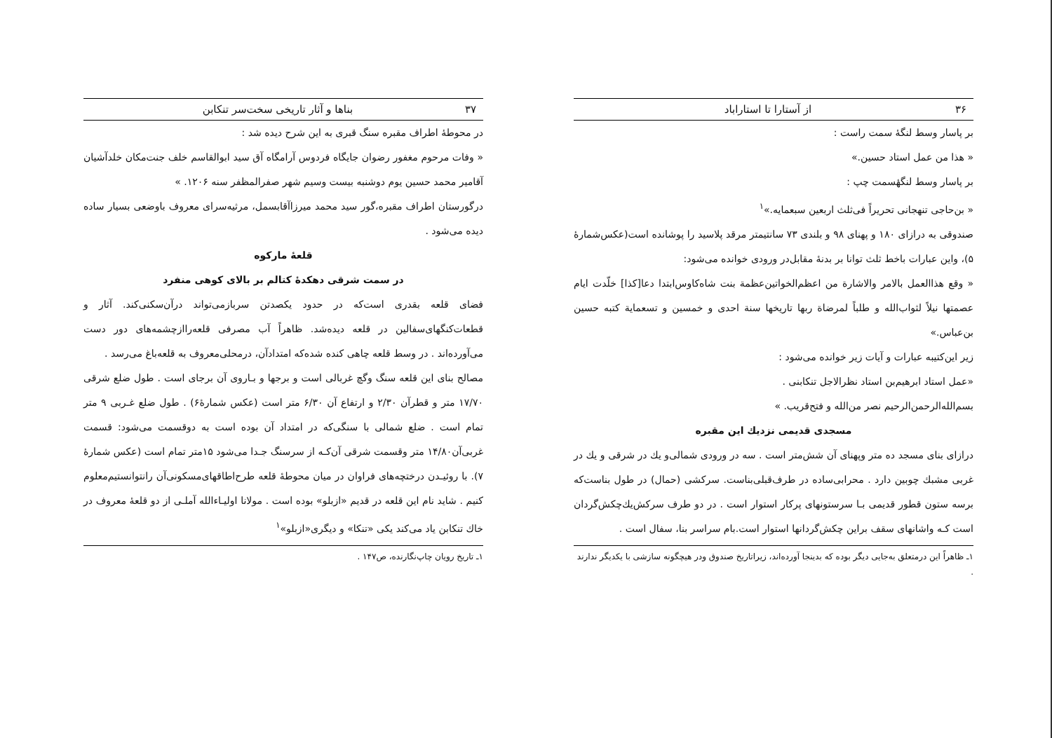۳۶ از آستارا تا استاراباد
بر پاسار وسط لنگهٔ سمت راست :
« هذا من عمل استاد حسین.»
بر پاسار وسط لنگهٔسمت چپ :
« بن‌حاجی تنهجانی تحریراً فی‌ثلث اربعین سبعمایه.»<sup>۱</sup>
صندوقی به درازای ۱۸۰ و پهنای ۹۸ و بلندی ۷۳ سانتیمتر مرقد پلاسید را پوشانده است(عکس‌شمارهٔ ۵)، واین عبارات باخط ثلث توانا بر بدنهٔ مقابل‌در ورودی خوانده می‌شود:
« وقع هذاالعمل بالامر والاشارة من اعظم‌الخواتین‌عظمة بنت شاه‌کاوس‌ابتدا دعا[کذا] خلّدت ایام عصمتها نیلاً لثواب‌الله و طلباً لمرضاة ربها تاریخها سنة احدی و خمسین و تسعمایة کتبه حسین بن‌عباس.»
زیر این‌کتیبه عبارات و آیات زیر خوانده می‌شود :
«عمل استاد ابرهیم‌بن استاد نظرالاجل تنکابنی .
بسم‌الله‌الرحمن‌الرحیم نصر من‌الله و فتح‌قریب. »
مسجدی قدیمی نزدیك این مقبره
درازای بنای مسجد ده متر وپهنای آن شش‌متر است . سه در ورودی شمالی‌و یك در شرقی و یك در غربی مشبك چوبین دارد . محرابی‌ساده در طرف‌قبلی‌بناست. سرکشی (حمال) در طول بناست‌که برسه ستون قطور قدیمی بـا سرستونهای پرکار استوار است . در دو طرف سرکش‌یك‌چکش‌گردان است کـه واشانهای سقف براین چکش‌گردانها استوار است.بام سراسر بنا، سفال است .
۱ـ ظاهراً این درمتعلق به‌جایی دیگر بوده که بدینجا آورده‌اند، زیراتاریخ صندوق ودر هیچگونه سازشی با یکدیگر ندارند .
۳۷ بناها و آثار تاریخی سخت‌سر تنکابن
در محوطهٔ اطراف مقبره سنگ قبری به این شرح دیده شد :
« وفات مرحوم مغفور رضوان جایگاه فردوس آرامگاه آق سید ابوالقاسم خلف جنت‌مکان خلدآشیان آقامیر محمد حسین یوم دوشنبه بیست وسیم شهر صفرالمظفر سنه ۱۲۰۶. »
درگورستان اطراف مقبره،گور سید محمد میرزاآقابسمل، مرثیه‌سرای معروف باوضعی بسیار ساده دیده می‌شود .
قلعهٔ مارکوه
در سمت شرقی دهکدهٔ کتالم بر بالای کوهی منفرد
فضای قلعه بقدری است‌که در حدود یکصدتن سربازمی‌تواند درآن‌سکنی‌کند. آثار و قطعات‌کنگهای‌سفالین در قلعه دیده‌شد. ظاهراً آب مصرفی قلعه‌راازچشمه‌های دور دست می‌آورده‌اند . در وسط قلعه چاهی کنده شده‌که امتدادآن، درمحلی‌معروف به قلعه‌باغ می‌رسد .
مصالح بنای این قلعه سنگ وگچ غربالی است و برجها و بـاروی آن برجای است . طول ضلع شرقی ۱۷/۷۰ متر و قطرآن ۲/۳۰ و ارتفاع آن ۶/۳۰ متر است (عکس شمارهٔ۶) . طول ضلع غـربی ۹ متر تمام است . ضلع شمالی با سنگی‌که در امتداد آن بوده است به دوقسمت می‌شود: قسمت غربی‌آن۱۴/۸۰ متر وقسمت شرقی آن‌کـه از سرسنگ جـدا می‌شود ۱۵متر تمام است (عکس شمارهٔ ۷). با روئیـدن درختچه‌های فراوان در میان محوطهٔ قلعه طرح‌اطاقهای‌مسکونی‌آن رانتوانستیم‌معلوم کنیم . شاید نام این قلعه در قدیم «ازبلو» بوده است . مولانا اولیـاءالله آملـی از دو قلعهٔ معروف در خاك تنکابن یاد می‌کند یکی «تنکا» و دیگری«ازبلو»<sup>۱</sup>
۱ـ تاریخ رویان چاپ‌نگارنده، ص۱۴۷ .